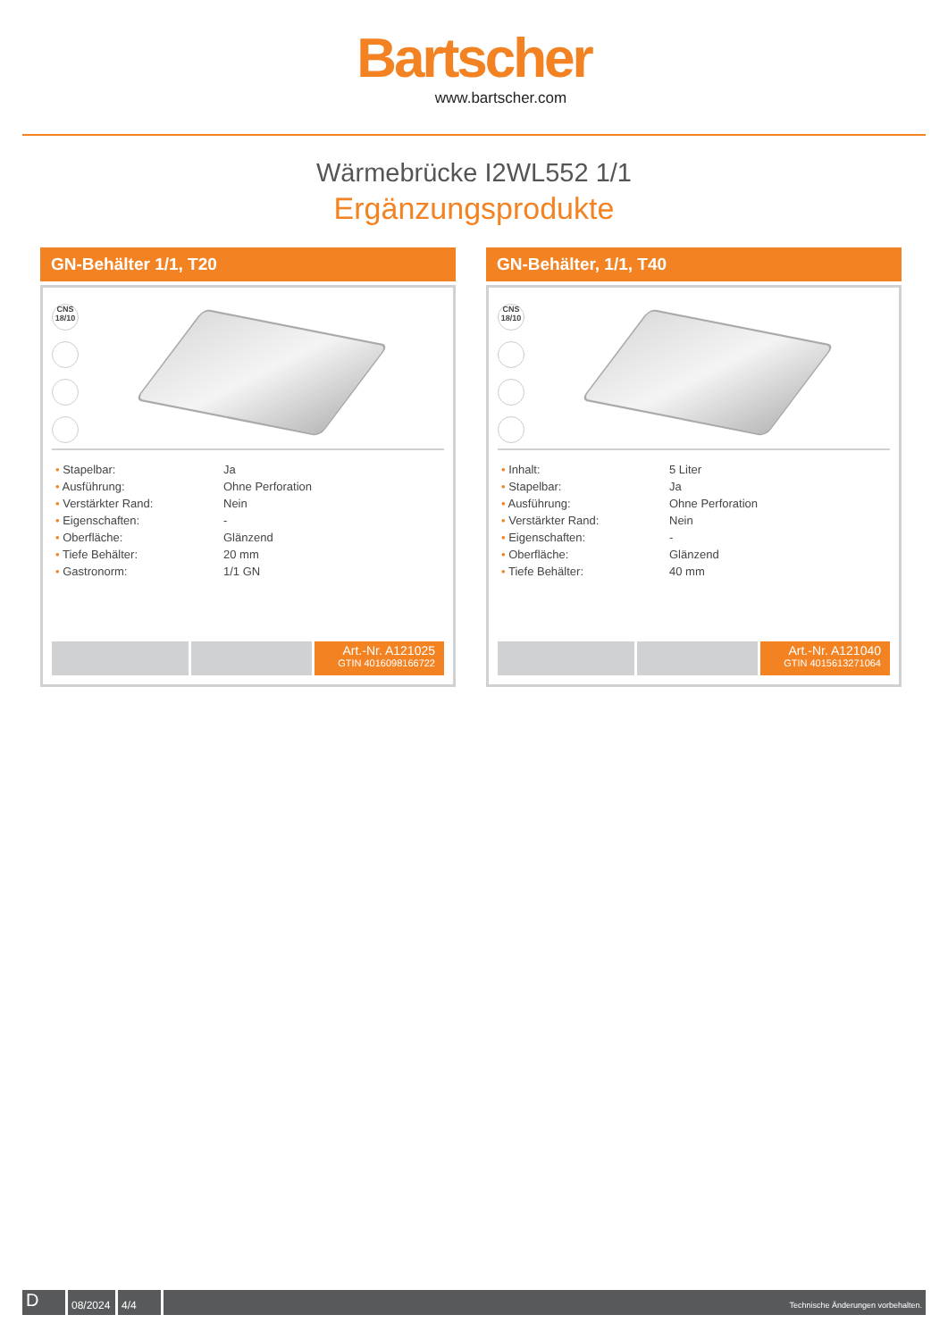Bartscher
www.bartscher.com
Wärmebrücke I2WL552 1/1
Ergänzungsprodukte
GN-Behälter 1/1, T20
CNS 18/10
| • Stapelbar: | Ja |
| • Ausführung: | Ohne Perforation |
| • Verstärkter Rand: | Nein |
| • Eigenschaften: | - |
| • Oberfläche: | Glänzend |
| • Tiefe Behälter: | 20 mm |
| • Gastronorm: | 1/1 GN |
Art.-Nr. A121025
GTIN 4016098166722
GN-Behälter, 1/1, T40
CNS 18/10
| • Inhalt: | 5 Liter |
| • Stapelbar: | Ja |
| • Ausführung: | Ohne Perforation |
| • Verstärkter Rand: | Nein |
| • Eigenschaften: | - |
| • Oberfläche: | Glänzend |
| • Tiefe Behälter: | 40 mm |
Art.-Nr. A121040
GTIN 4015613271064
D
08/2024
4/4
Technische Änderungen vorbehalten.